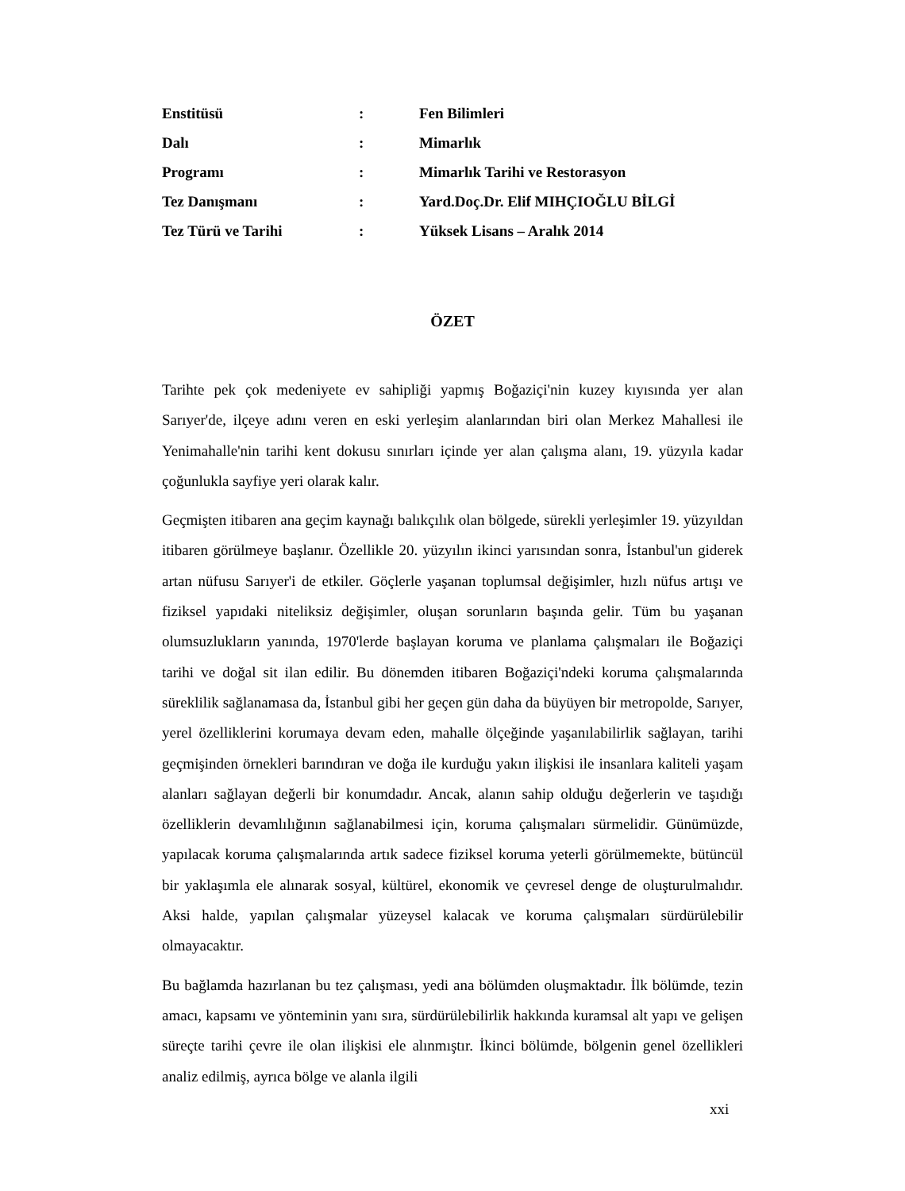| Enstitüsü | : | Fen Bilimleri |
| Dalı | : | Mimarlık |
| Programı | : | Mimarlık Tarihi ve Restorasyon |
| Tez Danışmanı | : | Yard.Doç.Dr. Elif MIHÇIOĞLU BİLGİ |
| Tez Türü ve Tarihi | : | Yüksek Lisans – Aralık 2014 |
ÖZET
Tarihte pek çok medeniyete ev sahipliği yapmış Boğaziçi'nin kuzey kıyısında yer alan Sarıyer'de, ilçeye adını veren en eski yerleşim alanlarından biri olan Merkez Mahallesi ile Yenimahalle'nin tarihi kent dokusu sınırları içinde yer alan çalışma alanı, 19. yüzyıla kadar çoğunlukla sayfiye yeri olarak kalır.
Geçmişten itibaren ana geçim kaynağı balıkçılık olan bölgede, sürekli yerleşimler 19. yüzyıldan itibaren görülmeye başlanır. Özellikle 20. yüzyılın ikinci yarısından sonra, İstanbul'un giderek artan nüfusu Sarıyer'i de etkiler. Göçlerle yaşanan toplumsal değişimler, hızlı nüfus artışı ve fiziksel yapıdaki niteliksiz değişimler, oluşan sorunların başında gelir. Tüm bu yaşanan olumsuzlukların yanında, 1970'lerde başlayan koruma ve planlama çalışmaları ile Boğaziçi tarihi ve doğal sit ilan edilir. Bu dönemden itibaren Boğaziçi'ndeki koruma çalışmalarında süreklilik sağlanamasa da, İstanbul gibi her geçen gün daha da büyüyen bir metropolde, Sarıyer, yerel özelliklerini korumaya devam eden, mahalle ölçeğinde yaşanılabilirlik sağlayan, tarihi geçmişinden örnekleri barındıran ve doğa ile kurduğu yakın ilişkisi ile insanlara kaliteli yaşam alanları sağlayan değerli bir konumdadır. Ancak, alanın sahip olduğu değerlerin ve taşıdığı özelliklerin devamlılığının sağlanabilmesi için, koruma çalışmaları sürmelidir. Günümüzde, yapılacak koruma çalışmalarında artık sadece fiziksel koruma yeterli görülmemekte, bütüncül bir yaklaşımla ele alınarak sosyal, kültürel, ekonomik ve çevresel denge de oluşturulmalıdır. Aksi halde, yapılan çalışmalar yüzeysel kalacak ve koruma çalışmaları sürdürülebilir olmayacaktır.
Bu bağlamda hazırlanan bu tez çalışması, yedi ana bölümden oluşmaktadır. İlk bölümde, tezin amacı, kapsamı ve yönteminin yanı sıra, sürdürülebilirlik hakkında kuramsal alt yapı ve gelişen süreçte tarihi çevre ile olan ilişkisi ele alınmıştır. İkinci bölümde, bölgenin genel özellikleri analiz edilmiş, ayrıca bölge ve alanla ilgili
xxi